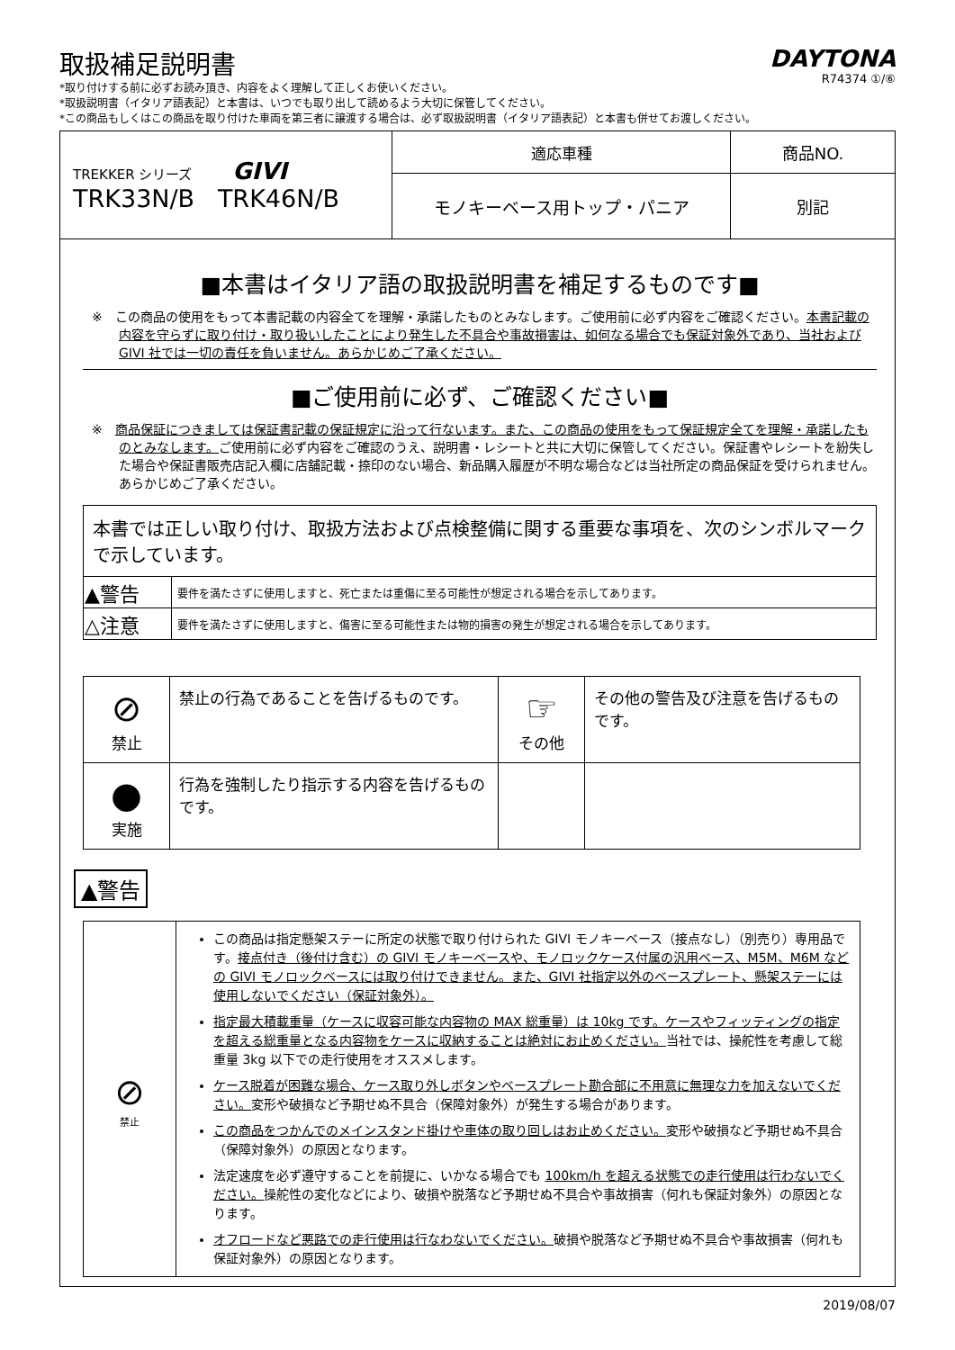取扱補足説明書
*取り付けする前に必ずお読み頂き、内容をよく理解して正しくお使いください。
*取扱説明書（イタリア語表記）と本書は、いつでも取り出して読めるよう大切に保管してください。
*この商品もしくはこの商品を取り付けた車両を第三者に譲渡する場合は、必ず取扱説明書（イタリア語表記）と本書も併せてお渡しください。
DAYTONA
R74374 ①/⑥
| TREKKER シリーズ GIVI TRK33N/B TRK46N/B | 適応車種 | 商品NO. |
| | モノキーベース用トップ・パニア | 別記 |
■本書はイタリア語の取扱説明書を補足するものです■
※　この商品の使用をもって本書記載の内容全てを理解・承諾したものとみなします。ご使用前に必ず内容をご確認ください。本書記載の内容を守らずに取り付け・取り扱いしたことにより発生した不具合や事故損害は、如何なる場合でも保証対象外であり、当社および GIVI 社では一切の責任を負いません。あらかじめご了承ください。
■ご使用前に必ず、ご確認ください■
※　商品保証につきましては保証書記載の保証規定に沿って行ないます。また、この商品の使用をもって保証規定全てを理解・承諾したものとみなします。ご使用前に必ず内容をご確認のうえ、説明書・レシートと共に大切に保管してください。保証書やレシートを紛失した場合や保証書販売店記入欄に店舗記載・捺印のない場合、新品購入履歴が不明な場合などは当社所定の商品保証を受けられません。あらかじめご了承ください。
| 本書では正しい取り付け、取扱方法および点検整備に関する重要な事項を、次のシンボルマークで示しています。 | |
| ▲警告 | 要件を満たさずに使用しますと、死亡または重傷に至る可能性が想定される場合を示してあります。 |
| △注意 | 要件を満たさずに使用しますと、傷害に至る可能性または物的損害の発生が想定される場合を示してあります。 |
| ⊘ 禁止 | 禁止の行為であることを告げるものです。 | ☞ その他 | その他の警告及び注意を告げるものです。 |
| ● 実施 | 行為を強制したり指示する内容を告げるものです。 | | |
▲警告
| ⊘ 禁止 | この商品は指定懸架ステーに所定の状態で取り付けられた GIVI モノキーベース（接点なし）（別売り）専用品です。 接点付き（後付け含む）の GIVI モノキーベースや、モノロックケース付属の汎用ベース、M5M、M6M などの GIVI モノロックベースには取り付けできません。また、GIVI 社指定以外のベースプレート、懸架ステーには使用しないでください（保証対象外）。 指定最大積載重量（ケースに収容可能な内容物の MAX 総重量）は 10kg です。ケースやフィッティングの指定を超える総重量となる内容物をケースに収納することは絶対にお止めください。 当社では、操舵性を考慮して総重量 3kg 以下での走行使用をオススメします。 ケース脱着が困難な場合、ケース取り外しボタンやベースプレート勘合部に不用意に無理な力を加えないでください。 変形や破損など予期せぬ不具合（保障対象外）が発生する場合があります。 この商品をつかんでのメインスタンド掛けや車体の取り回しはお止めください。 変形や破損など予期せぬ不具合（保障対象外）の原因となります。 法定速度を必ず遵守することを前提に、いかなる場合でも 100km/h を超える状態での走行使用は行わないでください。 操舵性の変化などにより、破損や脱落など予期せぬ不具合や事故損害（何れも保証対象外）の原因となります。 オフロードなど悪路での走行使用は行なわないでください。 破損や脱落など予期せぬ不具合や事故損害（何れも保証対象外）の原因となります。 |
2019/08/07